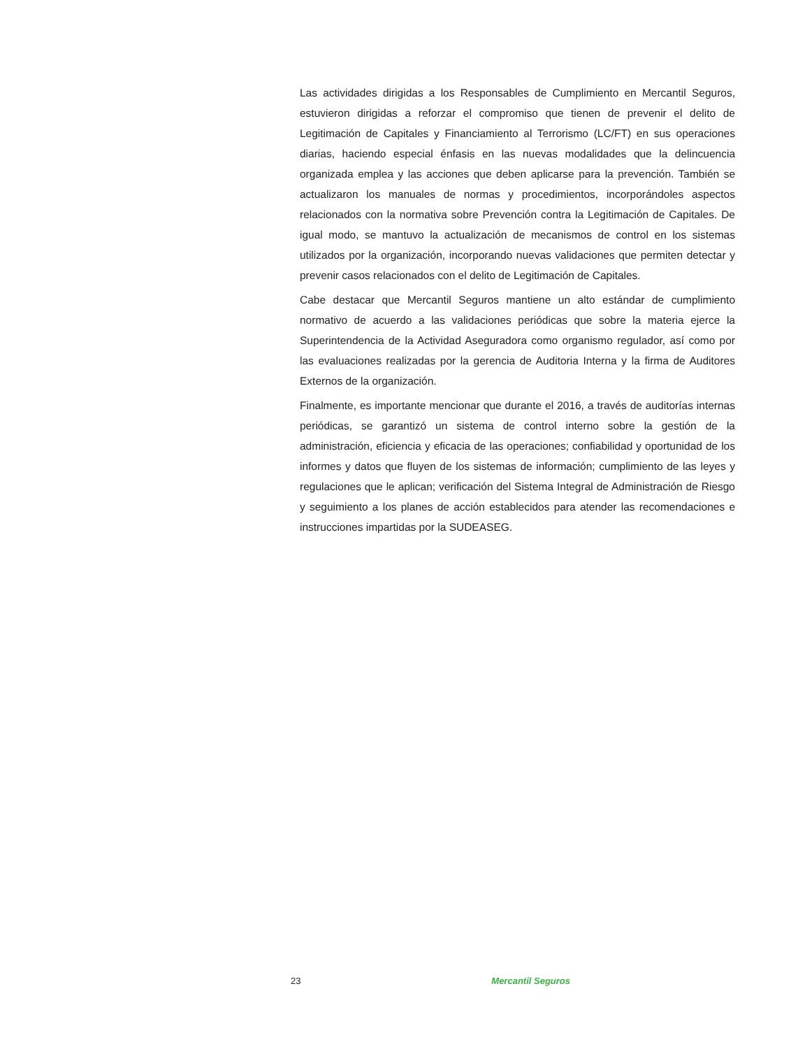Las actividades dirigidas a los Responsables de Cumplimiento en Mercantil Seguros, estuvieron dirigidas a reforzar el compromiso que tienen de prevenir el delito de Legitimación de Capitales y Financiamiento al Terrorismo (LC/FT) en sus operaciones diarias, haciendo especial énfasis en las nuevas modalidades que la delincuencia organizada emplea y las acciones que deben aplicarse para la prevención. También se actualizaron los manuales de normas y procedimientos, incorporándoles aspectos relacionados con la normativa sobre Prevención contra la Legitimación de Capitales. De igual modo, se mantuvo la actualización de mecanismos de control en los sistemas utilizados por la organización, incorporando nuevas validaciones que permiten detectar y prevenir casos relacionados con el delito de Legitimación de Capitales.
Cabe destacar que Mercantil Seguros mantiene un alto estándar de cumplimiento normativo de acuerdo a las validaciones periódicas que sobre la materia ejerce la Superintendencia de la Actividad Aseguradora como organismo regulador, así como por las evaluaciones realizadas por la gerencia de Auditoria Interna y la firma de Auditores Externos de la organización.
Finalmente, es importante mencionar que durante el 2016, a través de auditorías internas periódicas, se garantizó un sistema de control interno sobre la gestión de la administración, eficiencia y eficacia de las operaciones; confiabilidad y oportunidad de los informes y datos que fluyen de los sistemas de información; cumplimiento de las leyes y regulaciones que le aplican; verificación del Sistema Integral de Administración de Riesgo y seguimiento a los planes de acción establecidos para atender las recomendaciones e instrucciones impartidas por la SUDEASEG.
23 Mercantil Seguros